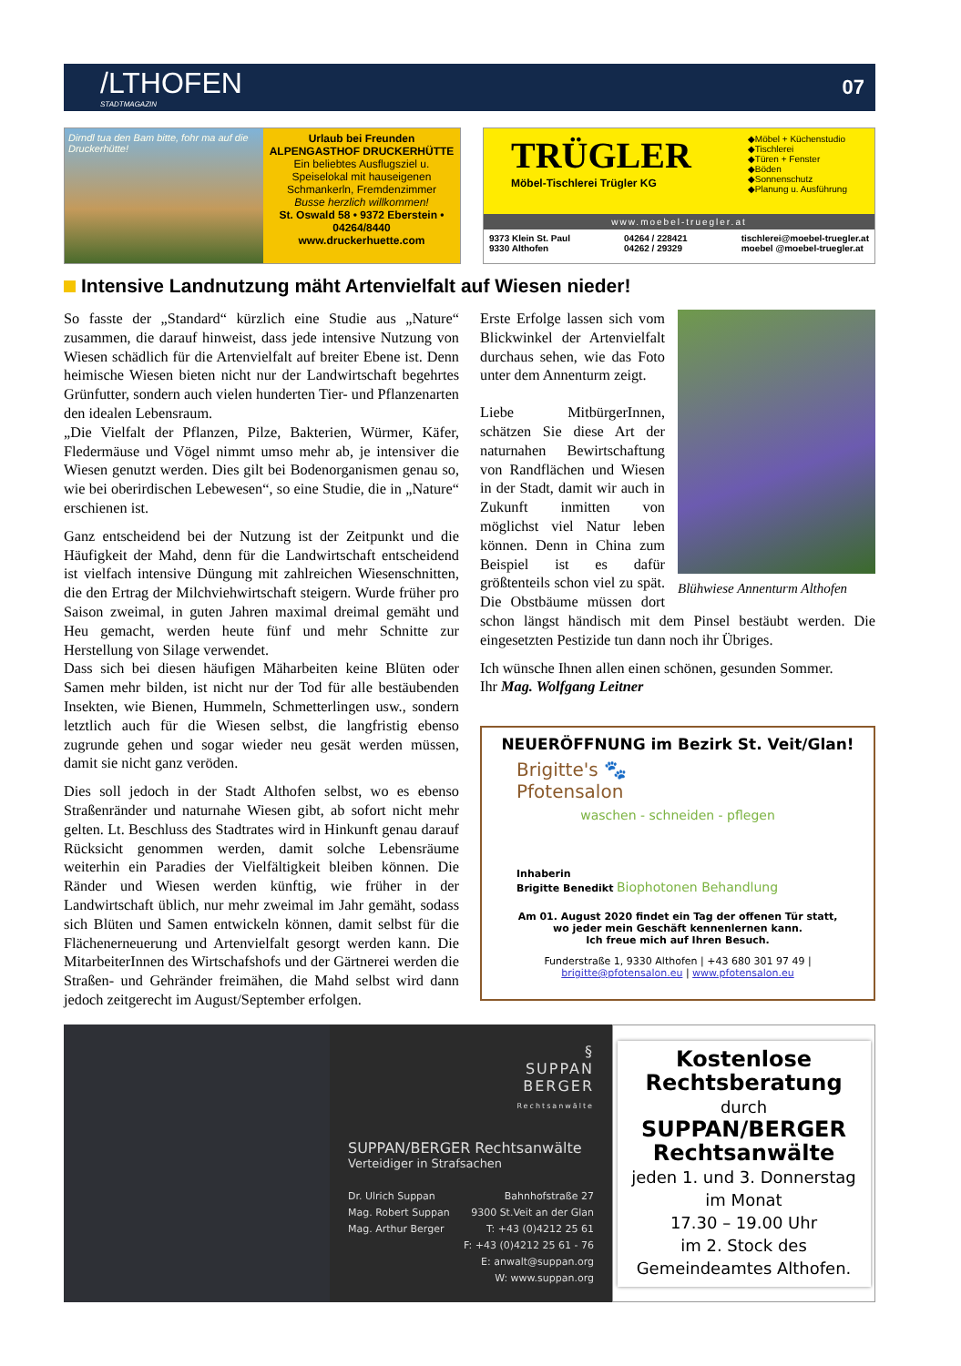/LTHOFEN
STADTMAGAZIN
07
Dirndl tua den Bam bitte, fohr ma auf die Druckerhütte!
Urlaub bei Freunden
ALPENGASTHOF DRUCKERHÜTTE
Ein beliebtes Ausflugsziel u. Speiselokal mit hauseigenen Schmankerln, Fremdenzimmer
Busse herzlich willkommen!
St. Oswald 58 • 9372 Eberstein • 04264/8440
www.druckerhuette.com
TRÜGLER
Möbel-Tischlerei Trügler KG
◆Möbel + Küchenstudio
◆Tischlerei
◆Türen + Fenster
◆Böden
◆Sonnenschutz
◆Planung u. Ausführung
www.moebel-truegler.at
9373 Klein St. Paul
9330 Althofen 04264 / 228421
04262 / 29329 tischlerei@moebel-truegler.at
moebel @moebel-truegler.at
Intensive Landnutzung mäht Artenvielfalt auf Wiesen nieder!
So fasste der „Standard“ kürzlich eine Studie aus „Nature“ zusammen, die darauf hinweist, dass jede intensive Nutzung von Wiesen schädlich für die Artenvielfalt auf breiter Ebene ist. Denn heimische Wiesen bieten nicht nur der Landwirtschaft begehrtes Grünfutter, sondern auch vielen hunderten Tier- und Pflanzenarten den idealen Lebensraum.
„Die Vielfalt der Pflanzen, Pilze, Bakterien, Würmer, Käfer, Fledermäuse und Vögel nimmt umso mehr ab, je intensiver die Wiesen genutzt werden. Dies gilt bei Bodenorganismen genau so, wie bei oberirdischen Lebewesen“, so eine Studie, die in „Nature“ erschienen ist.
Ganz entscheidend bei der Nutzung ist der Zeitpunkt und die Häufigkeit der Mahd, denn für die Landwirtschaft entscheidend ist vielfach intensive Düngung mit zahlreichen Wiesenschnitten, die den Ertrag der Milchviehwirtschaft steigern. Wurde früher pro Saison zweimal, in guten Jahren maximal dreimal gemäht und Heu gemacht, werden heute fünf und mehr Schnitte zur Herstellung von Silage verwendet.
Dass sich bei diesen häufigen Mäharbeiten keine Blüten oder Samen mehr bilden, ist nicht nur der Tod für alle bestäubenden Insekten, wie Bienen, Hummeln, Schmetterlingen usw., sondern letztlich auch für die Wiesen selbst, die langfristig ebenso zugrunde gehen und sogar wieder neu gesät werden müssen, damit sie nicht ganz veröden.
Dies soll jedoch in der Stadt Althofen selbst, wo es ebenso Straßenränder und naturnahe Wiesen gibt, ab sofort nicht mehr gelten. Lt. Beschluss des Stadtrates wird in Hinkunft genau darauf Rücksicht genommen werden, damit solche Lebensräume weiterhin ein Paradies der Vielfältigkeit bleiben können. Die Ränder und Wiesen werden künftig, wie früher in der Landwirtschaft üblich, nur mehr zweimal im Jahr gemäht, sodass sich Blüten und Samen entwickeln können, damit selbst für die Flächenerneuerung und Artenvielfalt gesorgt werden kann. Die MitarbeiterInnen des Wirtschafshofs und der Gärtnerei werden die Straßen- und Gehränder freimähen, die Mahd selbst wird dann jedoch zeitgerecht im August/September erfolgen.
Blühwiese Annenturm Althofen
Erste Erfolge lassen sich vom Blickwinkel der Artenvielfalt durchaus sehen, wie das Foto unter dem Annenturm zeigt.
Liebe MitbürgerInnen, schätzen Sie diese Art der naturnahen Bewirtschaftung von Randflächen und Wiesen in der Stadt, damit wir auch in Zukunft inmitten von möglichst viel Natur leben können. Denn in China zum Beispiel ist es dafür größtenteils schon viel zu spät. Die Obstbäume müssen dort schon längst händisch mit dem Pinsel bestäubt werden. Die eingesetzten Pestizide tun dann noch ihr Übriges.
Ich wünsche Ihnen allen einen schönen, gesunden Sommer.
Ihr Mag. Wolfgang Leitner
NEUERÖFFNUNG im Bezirk St. Veit/Glan!
Brigitte's 🐾
Pfotensalon
waschen - schneiden - pflegen
Inhaberin
Brigitte Benedikt Biophotonen Behandlung
Am 01. August 2020 findet ein Tag der offenen Tür statt,
wo jeder mein Geschäft kennenlernen kann.
Ich freue mich auf Ihren Besuch.
Funderstraße 1, 9330 Althofen | +43 680 301 97 49 |
brigitte@pfotensalon.eu | www.pfotensalon.eu
§
SUPPAN
BERGER
Rechtsanwälte
SUPPAN/BERGER Rechtsanwälte
Verteidiger in Strafsachen
Dr. Ulrich Suppan
Mag. Robert Suppan
Mag. Arthur Berger Bahnhofstraße 27
9300 St.Veit an der Glan
T: +43 (0)4212 25 61
F: +43 (0)4212 25 61 - 76
E: anwalt@suppan.org
W: www.suppan.org
Kostenlose
Rechtsberatung
durch
SUPPAN/BERGER
Rechtsanwälte
jeden 1. und 3. Donnerstag
im Monat
17.30 – 19.00 Uhr
im 2. Stock des
Gemeindeamtes Althofen.